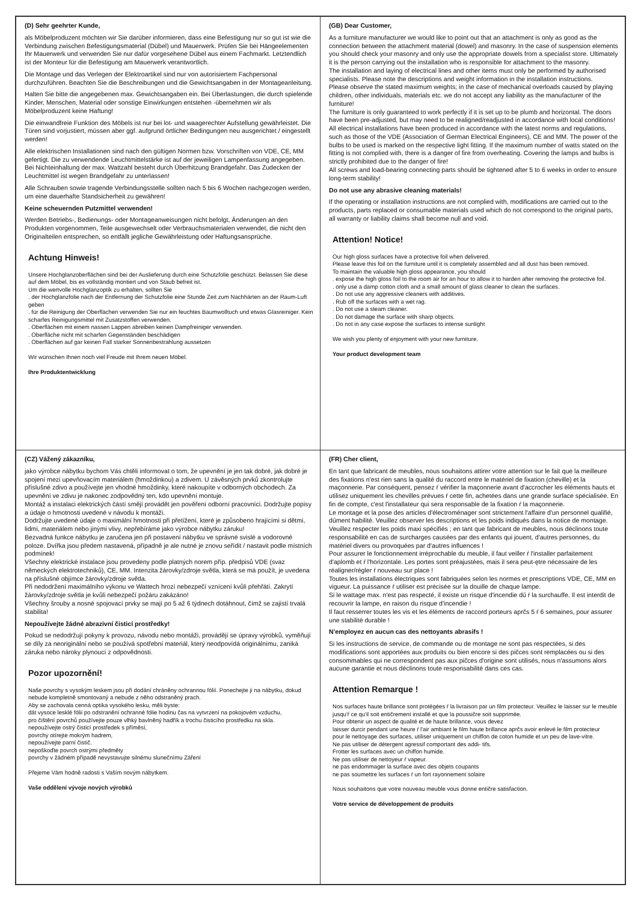(D) Sehr geehrter Kunde,
als Möbelproduzent möchten wir Sie darüber informieren, dass eine Befestigung nur so gut ist wie die Verbindung zwischen Befestigungsmaterial (Dübel) und Mauerwerk. Prüfen Sie bei Hängeelementen Ihr Mauerwerk und verwenden Sie nur dafür vorgesehene Dübel aus einem Fachmarkt. Letztendlich ist der Monteur für die Befestigung am Mauerwerk verantwortlich.
Die Montage und das Verlegen der Elektroartikel sind nur von autorisiertem Fachpersonal durchzuführen. Beachten Sie die Beschreibungen und die Gewichtsangaben in der Montageanleitung.
Halten Sie bitte die angegebenen max. Gewichtsangaben ein. Bei Überlastungen, die durch spielende Kinder, Menschen, Material oder sonstige Einwirkungen entstehen -übernehmen wir als Möbelproduzent keine Haftung!
Die einwandfreie Funktion des Möbels ist nur bei lot- und waagerechter Aufstellung gewährleistet. Die Türen sind vorjustiert, müssen aber ggf. aufgrund örtlicher Bedingungen neu ausgerichtet / eingestellt werden!
Alle elektrischen Installationen sind nach den gültigen Normen bzw. Vorschriften von VDE, CE, MM gefertigt. Die zu verwendende Leuchtmittelstärke ist auf der jeweiligen Lampenfassung angegeben.
Bei Nichteinhaltung der max. Wattzahl besteht durch Überhitzung Brandgefahr. Das Zudecken der Leuchtmittel ist wegen Brandgefahr zu unterlassen!
Alle Schrauben sowie tragende Verbindungsstelle sollten nach 5 bis 6 Wochen nachgezogen werden, um eine dauerhafte Standsicherheit zu gewähren!
Keine scheuernden Putzmittel verwenden!
Werden Betriebs-, Bedienungs- oder Montageanweisungen nicht befolgt, Änderungen an den Produkten vorgenommen, Teile ausgewechselt oder Verbrauchsmaterialen verwendet, die nicht den Originalteilen entsprechen, so entfällt jegliche Gewährleistung oder Haftungsansprüche.
Achtung Hinweis!
Unsere Hochglanzoberflächen sind bei der Auslieferung durch eine Schutzfolie geschützt. Belassen Sie diese auf dem Möbel, bis es vollständig montiert und von Staub befreit ist.
Um die wertvolle Hochglanzoptik zu erhalten, sollten Sie
. der Hochglanzfolie nach der Entfernung der Schutzfolie eine Stunde Zeit zum Nachhärten an der Raum-Luft geben
. für die Reinigung der Oberflächen verwenden Sie nur ein feuchtes Baumwolltuch und etwas Glasreiniger. Kein scharfes Reinigungsmittel mit Zusatzstoffen verwenden.
. Oberflächen mit einem nassen Lappen abreiben keinen Dampfreiniger verwenden.
. Oberfläche nicht mit scharfen Gegenständen beschädigen
. Oberflächen auf gar keinen Fall starker Sonnenbestrahlung aussetzen
Wir wünschen Ihnen noch viel Freude mit Ihrem neuen Möbel.
Ihre Produktentwicklung
(GB) Dear Customer,
As a furniture manufacturer we would like to point out that an attachment is only as good as the connection between the attachment material (dowel) and masonry. In the case of suspension elements you should check your masonry and only use the appropriate dowels from a specialist store. Ultimately it is the person carrying out the installation who is responsible for attachment to the masonry.
The installation and laying of electrical lines and other items must only be performed by authorised specialists. Please note the descriptions and weight information in the installation instructions.
Please observe the stated maximum weights; in the case of mechanical overloads caused by playing children, other individuals, materials etc. we do not accept any liability as the manufacturer of the furniture!
The furniture is only guaranteed to work perfectly if it is set up to be plumb and horizontal. The doors have been pre-adjusted, but may need to be realigned/readjusted in accordance with local conditions!
All electrical installations have been produced in accordance with the latest norms and regulations, such as those of the VDE (Association of German Electrical Engineers), CE and MM. The power of the bulbs to be used is marked on the respective light fitting. If the maximum number of watts stated on the fitting is not complied with, there is a danger of fire from overheating. Covering the lamps and bulbs is strictly prohibited due to the danger of fire!
All screws and load-bearing connecting parts should be tightened after 5 to 6 weeks in order to ensure long-term stability!
Do not use any abrasive cleaning materials!
If the operating or installation instructions are not complied with, modifications are carried out to the products, parts replaced or consumable materials used which do not correspond to the original parts, all warranty or liability claims shall become null and void.
Attention! Notice!
Our high gloss surfaces have a protective foil when delivered.
Please leave this foil on the furniture until it is completely assembled and all dust has been removed.
To maintain the valuable high gloss appearance, you should
. expose the high gloss foil to the room air for an hour to allow it to harden after removing the protective foil.
. only use a damp cotton cloth and a small amount of glass cleaner to clean the surfaces.
. Do not use any aggressive cleaners with additives.
. Rub off the surfaces with a wet rag.
. Do not use a steam cleaner.
. Do not damage the surface with sharp objects.
. Do not in any case expose the surfaces to intense sunlight
We wish you plenty of enjoyment with your new furniture.
Your product development team
(CZ) Vážený zákazníku,
jako výrobce nábytku bychom Vás chtěli informovat o tom, že upevnění je jen tak dobré, jak dobré je spojení mezi upevňovacím materiálem (hmoždinkou) a zdivem. U závěsných prvků zkontrolujte příslušné zdivo a používejte jen vhodné hmoždinky, které nakoupíte v odborných obchodech. Za upevnění ve zdivu je nakonec zodpovědný ten, kdo upevnění montuje.
Montáž a instalaci elektrických částí smějí provádět jen pověření odborní pracovníci. Dodržujte popisy a údaje o hmotnosti uvedené v návodu k montáži.
Dodržujte uvedené údaje o maximální hmotnosti při přetížení, které je způsobeno hrajícími si dětmi, lidmi, materiálem nebo jinými vlivy, nepřebíráme jako výrobce nábytku záruku!
Bezvadná funkce nábytku je zaručena jen při postavení nábytku ve správné svislé a vodorovné poloze. Dvířka jsou předem nastavená, případně je ale nutné je znovu seřídit / nastavit podle místních podmínek!
Všechny elektrické instalace jsou provedeny podle platných norem příp. předpisů VDE (svaz německých elektrotechniků), CE, MM. Intenzita žárovky/zdroje světla, která se má použít, je uvedena na příslušné objímce žárovky/zdroje světla.
Při nedodržení maximálního výkonu ve Wattech hrozí nebezpečí vznícení kvůli přehřátí. Zakrytí žárovky/zdroje světla je kvůli nebezpečí požáru zakázáno!
Všechny šrouby a nosné spojovací prvky se mají po 5 až 6 týdnech dotáhnout, čímž se zajistí trvalá stabilita!
Nepoužívejte žádné abrazivní čisticí prostředky!
Pokud se nedodržují pokyny k provozu, návodu nebo montáži, provádějí se úpravy výrobků, vyměňují se díly za neoriginální nebo se používá spotřební materiál, který neodpovídá originálnímu, zaniká záruka nebo nároky plynoucí z odpovědnosti.
Pozor upozornění!
Naše povrchy s vysokým leskem jsou při dodání chráněny ochrannou fólií. Ponechejte ji na nábytku, dokud nebude kompletně smontovaný a nebude z něho odstraněný prach.
Aby se zachovala cenná optika vysokého lesku, měli byste:
dát vysoce lesklé fólii po odstranění ochranné fólie hodinu čas na vytvrzení na pokojovém vzduchu,
pro čištění povrchů používejte pouze vlhký bavlněný hadřík a trochu čisticího prostředku na skla.
nepoužívejte ostrý čisticí prostředek s příměsí,
povrchy otírejte mokrým hadrem,
nepoužívejte parní čistič.
nepoškoďte povrch ostrými předměty
povrchy v žádném případě nevystavujte silnému slunečnímu Záření
Přejeme Vám hodně radosti s Vaším novým nábytkem.
Vaše oddělení vývoje nových výrobků
(FR) Cher client,
En tant que fabricant de meubles, nous souhaitons attirer votre attention sur le fait que la meilleure des fixations n'est rien sans la qualité du raccord entre le matériel de fixation (cheville) et la maçonnerie. Par conséquent, pensez ŕ vérifier la maçonnerie avant d'accrocher les éléments hauts et utilisez uniquement les chevilles prévues ŕ cette fin, achetées dans une grande surface spécialisée. En fin de compte, c'est l'installateur qui sera responsable de la fixation ŕ la maçonnerie.
Le montage et la pose des articles d'électroménager sont strictement l'affaire d'un personnel qualifié, dűment habilité. Veuillez observer les descriptions et les poids indiqués dans la notice de montage.
Veuillez respecter les poids maxi spécifiés ; en tant que fabricant de meubles, nous déclinons toute responsabilité en cas de surcharges causées par des enfants qui jouent, d'autres personnes, du matériel divers ou provoquées par d'autres influences !
Pour assurer le fonctionnement irréprochable du meuble, il faut veiller ŕ l'installer parfaitement d'aplomb et ŕ l'horizontale. Les portes sont préajustées, mais il sera peut-ętre nécessaire de les réaligner/régler ŕ nouveau sur place !
Toutes les installations électriques sont fabriquées selon les normes et prescriptions VDE, CE, MM en vigueur. La puissance ŕ utiliser est précisée sur la douille de chaque lampe.
Si le wattage max. n'est pas respecté, il existe un risque d'incendie dű ŕ la surchauffe. Il est interdit de recouvrir la lampe, en raison du risque d'incendie !
Il faut resserrer toutes les vis et les éléments de raccord porteurs aprčs 5 ŕ 6 semaines, pour assurer une stabilité durable !
N'employez en aucun cas des nettoyants abrasifs !
Si les instructions de service, de commande ou de montage ne sont pas respectées, si des modifications sont apportées aux produits ou bien encore si des pičces sont remplacées ou si des consommables qui ne correspondent pas aux pičces d'origine sont utilisés, nous n'assumons alors aucune garantie et nous déclinons toute responsabilité dans ces cas.
Attention Remarque !
Nos surfaces haute brillance sont protégées ŕ la livraison par un film protecteur. Veuillez le laisser sur le meuble jusqu'ŕ ce qu'il soit entičrement installé et que la poussičre soit supprimée.
Pour obtenir un aspect de qualité et de haute brillance, vous devez
laisser durcir pendant une heure ŕ l'air ambiant le film haute brillance aprčs avoir enlevé le film protecteur
pour le nettoyage des surfaces, utiliser uniquement un chiffon de coton humide et un peu de lave-vitre.
Ne pas utiliser de détergent agressif comportant des addi- tifs.
Frotter les surfaces avec un chiffon humide.
Ne pas utiliser de nettoyeur ŕ vapeur.
ne pas endommager la surface avec des objets coupants
ne pas soumettre les surfaces ŕ un fort rayonnement solaire
Nous souhaitons que votre nouveau meuble vous donne entičre satisfaction.
Votre service de développement de produits